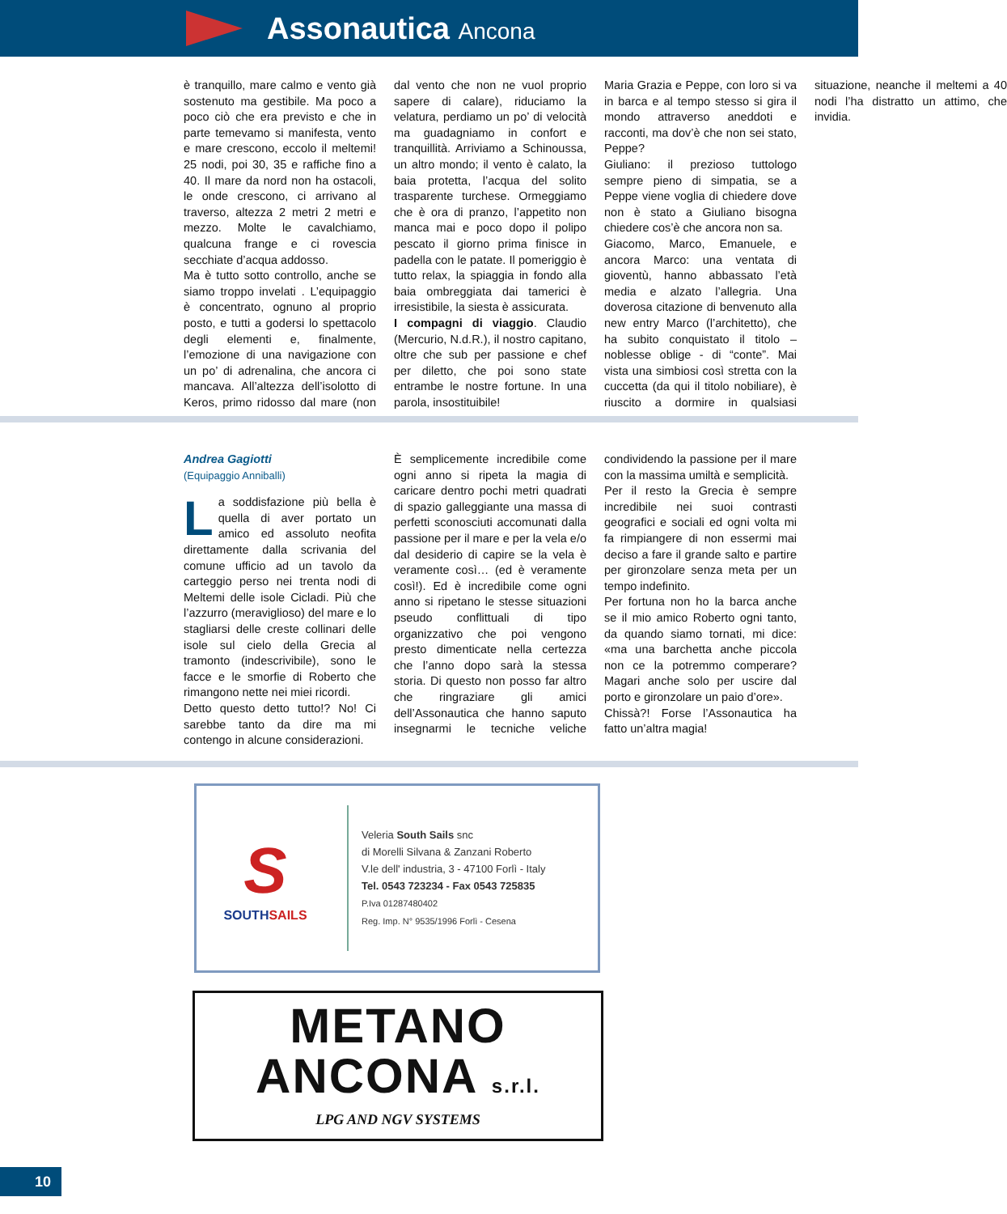Assonautica Ancona
è tranquillo, mare calmo e vento già sostenuto ma gestibile. Ma poco a poco ciò che era previsto e che in parte temevamo si manifesta, vento e mare crescono, eccolo il meltemi! 25 nodi, poi 30, 35 e raffiche fino a 40. Il mare da nord non ha ostacoli, le onde crescono, ci arrivano al traverso, altezza 2 metri 2 metri e mezzo. Molte le cavalchiamo, qualcuna frange e ci rovescia secchiate d’acqua addosso.
Ma è tutto sotto controllo, anche se siamo troppo invelati . L’equipaggio è concentrato, ognuno al proprio posto, e tutti a godersi lo spettacolo degli elementi e, finalmente, l’emozione di una navigazione con un po’ di adrenalina, che ancora ci mancava. All’altezza dell’isolotto di Keros, primo ridosso dal mare (non dal vento che non ne vuol proprio sapere di calare), riduciamo la velatura, perdiamo un po’ di velocità ma guadagniamo in confort e tranquillità. Arriviamo a Schinoussa, un altro mondo; il vento è calato, la baia protetta, l’acqua del solito trasparente turchese. Ormeggiamo che è ora di pranzo, l’appetito non manca mai e poco dopo il polipo pescato il giorno prima finisce in padella con le patate. Il pomeriggio è tutto relax, la spiaggia in fondo alla baia ombreggiata dai tamerici è irresistibile, la siesta è assicurata.
I compagni di viaggio. Claudio (Mercurio, N.d.R.), il nostro capitano, oltre che sub per passione e chef per diletto, che poi sono state entrambe le nostre fortune. In una parola, insostituibile!
Maria Grazia e Peppe, con loro si va in barca e al tempo stesso si gira il mondo attraverso aneddoti e racconti, ma dov’è che non sei stato, Peppe?
Giuliano: il prezioso tuttologo sempre pieno di simpatia, se a Peppe viene voglia di chiedere dove non è stato a Giuliano bisogna chiedere cos’è che ancora non sa.
Giacomo, Marco, Emanuele, e ancora Marco: una ventata di gioventù, hanno abbassato l’età media e alzato l’allegria. Una doverosa citazione di benvenuto alla new entry Marco (l’architetto), che ha subito conquistato il titolo – noblesse oblige - di “conte”. Mai vista una simbiosi così stretta con la cuccetta (da qui il titolo nobiliare), è riuscito a dormire in qualsiasi situazione, neanche il meltemi a 40 nodi l’ha distratto un attimo, che invidia.
Andrea Gagiotti
(Equipaggio Anniballi)
La soddisfazione più bella è quella di aver portato un amico ed assoluto neofita direttamente dalla scrivania del comune ufficio ad un tavolo da carteggio perso nei trenta nodi di Meltemi delle isole Cicladi. Più che l’azzurro (meraviglioso) del mare e lo stagliarsi delle creste collinari delle isole sul cielo della Grecia al tramonto (indescrivibile), sono le facce e le smorfie di Roberto che rimangono nette nei miei ricordi.
Detto questo detto tutto!? No! Ci sarebbe tanto da dire ma mi contengo in alcune considerazioni.
È semplicemente incredibile come ogni anno si ripeta la magia di caricare dentro pochi metri quadrati di spazio galleggiante una massa di perfetti sconosciuti accomunati dalla passione per il mare e per la vela e/o dal desiderio di capire se la vela è veramente così… (ed è veramente così!). Ed è incredibile come ogni anno si ripetano le stesse situazioni pseudo conflittuali di tipo organizzativo che poi vengono presto dimenticate nella certezza che l’anno dopo sarà la stessa storia. Di questo non posso far altro che ringraziare gli amici dell’Assonautica che hanno saputo insegnarmi le tecniche veliche condividendo la passione per il mare con la massima umiltà e semplicità.
Per il resto la Grecia è sempre incredibile nei suoi contrasti geografici e sociali ed ogni volta mi fa rimpiangere di non essermi mai deciso a fare il grande salto e partire per gironzolare senza meta per un tempo indefinito.
Per fortuna non ho la barca anche se il mio amico Roberto ogni tanto, da quando siamo tornati, mi dice: «ma una barchetta anche piccola non ce la potremmo comperare? Magari anche solo per uscire dal porto e gironzolare un paio d’ore».
Chissà?! Forse l’Assonautica ha fatto un’altra magia!
S
SOUTHSAILS
Veleria South Sails snc
di Morelli Silvana & Zanzani Roberto
V.le dell' industria, 3 - 47100 Forlì - Italy
Tel. 0543 723234 - Fax 0543 725835
P.Iva 01287480402
Reg. Imp. N° 9535/1996 Forlì - Cesena
METANO
ANCONA s.r.l.
LPG AND NGV SYSTEMS
10